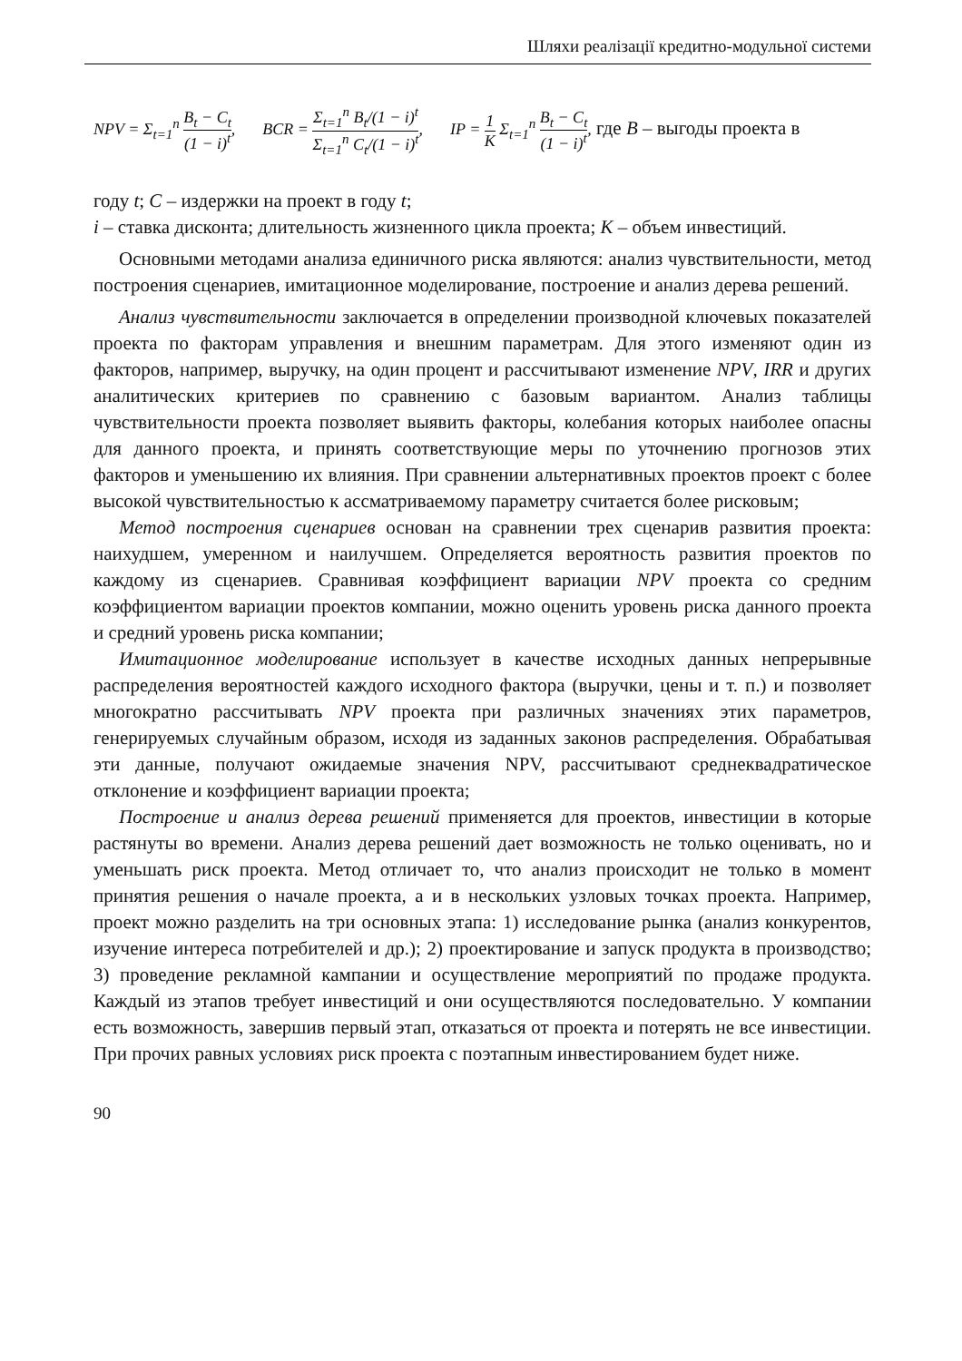Шляхи реалізації кредитно-модульної системи
NPV = Σ<sub>t=1</sub><sup>n</sup> B<sub>t</sub> − C<sub>t</sub> (1 − i)<sup>t</sup>, BCR = Σ<sub>t=1</sub><sup>n</sup> B<sub>t</sub>/(1 − i)<sup>t</sup> Σ<sub>t=1</sub><sup>n</sup> C<sub>t</sub>/(1 − i)<sup>t</sup>, IP = 1 K Σ<sub>t=1</sub><sup>n</sup> B<sub>t</sub> − C<sub>t</sub> (1 − i)<sup>t</sup>, где B – выгоды проекта в
году t; C – издержки на проект в году t;
i – ставка дисконта; длительность жизненного цикла проекта; K – объем инвестиций.
Основными методами анализа единичного риска являются: анализ чувствительности, метод построения сценариев, имитационное моделирование, построение и анализ дерева решений.
Анализ чувствительности заключается в определении производной ключевых показателей проекта по факторам управления и внешним параметрам. Для этого изменяют один из факторов, например, выручку, на один процент и рассчитывают изменение NPV, IRR и других аналитических критериев по сравнению с базовым вариантом. Анализ таблицы чувствительности проекта позволяет выявить факторы, колебания которых наиболее опасны для данного проекта, и принять соответствующие меры по уточнению прогнозов этих факторов и уменьшению их влияния. При сравнении альтернативных проектов проект с более высокой чувствительностью к ассматриваемому параметру считается более рисковым;
Метод построения сценариев основан на сравнении трех сценарив развития проекта: наихудшем, умеренном и наилучшем. Определяется вероятность развития проектов по каждому из сценариев. Сравнивая коэффициент вариации NPV проекта со средним коэффициентом вариации проектов компании, можно оценить уровень риска данного проекта и средний уровень риска компании;
Имитационное моделирование использует в качестве исходных данных непрерывные распределения вероятностей каждого исходного фактора (выручки, цены и т. п.) и позволяет многократно рассчитывать NPV проекта при различных значениях этих параметров, генерируемых случайным образом, исходя из заданных законов распределения. Обрабатывая эти данные, получают ожидаемые значения NPV, рассчитывают среднеквадратическое отклонение и коэффициент вариации проекта;
Построение и анализ дерева решений применяется для проектов, инвестиции в которые растянуты во времени. Анализ дерева решений дает возможность не только оценивать, но и уменьшать риск проекта. Метод отличает то, что анализ происходит не только в момент принятия решения о начале проекта, а и в нескольких узловых точках проекта. Например, проект можно разделить на три основных этапа: 1) исследование рынка (анализ конкурентов, изучение интереса потребителей и др.); 2) проектирование и запуск продукта в производство; 3) проведение рекламной кампании и осуществление мероприятий по продаже продукта. Каждый из этапов требует инвестиций и они осуществляются последовательно. У компании есть возможность, завершив первый этап, отказаться от проекта и потерять не все инвестиции. При прочих равных условиях риск проекта с поэтапным инвестированием будет ниже.
90